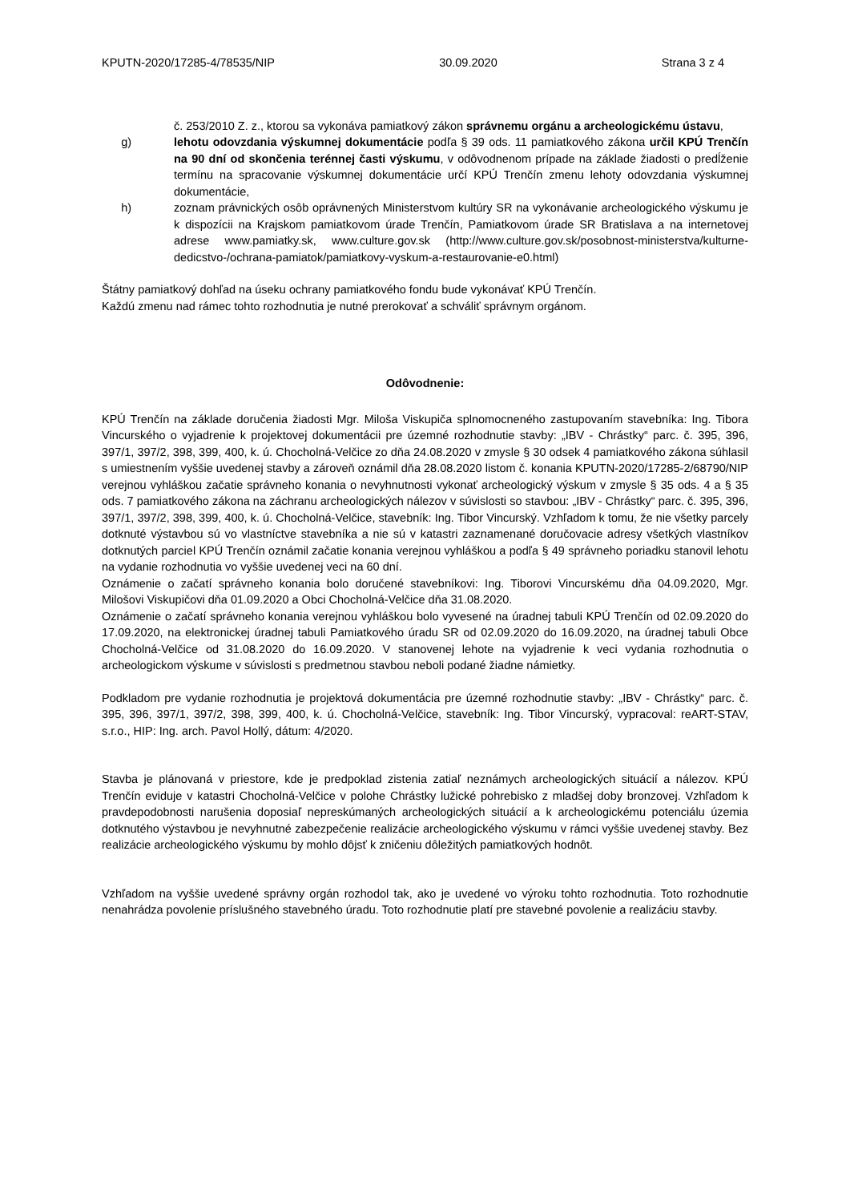KPUTN-2020/17285-4/78535/NIP 30.09.2020 Strana 3 z 4
č. 253/2010 Z. z., ktorou sa vykonáva pamiatkový zákon správnemu orgánu a archeologickému ústavu,
g) lehotu odovzdania výskumnej dokumentácie podľa § 39 ods. 11 pamiatkového zákona určil KPÚ Trenčín na 90 dní od skončenia terénnej časti výskumu, v odôvodnenom prípade na základe žiadosti o predĺženie termínu na spracovanie výskumnej dokumentácie určí KPÚ Trenčín zmenu lehoty odovzdania výskumnej dokumentácie,
h) zoznam právnických osôb oprávnených Ministerstvom kultúry SR na vykonávanie archeologického výskumu je k dispozícii na Krajskom pamiatkovom úrade Trenčín, Pamiatkovom úrade SR Bratislava a na internetovej adrese www.pamiatky.sk, www.culture.gov.sk (http://www.culture.gov.sk/posobnost-ministerstva/kulturne-dedicstvo-/ochrana-pamiatok/pamiatkovy-vyskum-a-restaurovanie-e0.html)
Štátny pamiatkový dohľad na úseku ochrany pamiatkového fondu bude vykonávať KPÚ Trenčín.
Každú zmenu nad rámec tohto rozhodnutia je nutné prerokovať a schváliť správnym orgánom.
Odôvodnenie:
KPÚ Trenčín na základe doručenia žiadosti Mgr. Miloša Viskupiča splnomocneného zastupovaním stavebníka: Ing. Tibora Vincurského o vyjadrenie k projektovej dokumentácii pre územné rozhodnutie stavby: „IBV - Chrástky“ parc. č. 395, 396, 397/1, 397/2, 398, 399, 400, k. ú. Chocholná-Velčice zo dňa 24.08.2020 v zmysle § 30 odsek 4 pamiatkového zákona súhlasil s umiestnením vyššie uvedenej stavby a zároveň oznámil dňa 28.08.2020 listom č. konania KPUTN-2020/17285-2/68790/NIP verejnou vyhláškou začatie správneho konania o nevyhnutnosti vykonať archeologický výskum v zmysle § 35 ods. 4 a § 35 ods. 7 pamiatkového zákona na záchranu archeologických nálezov v súvislosti so stavbou: „IBV - Chrástky“ parc. č. 395, 396, 397/1, 397/2, 398, 399, 400, k. ú. Chocholná-Velčice, stavebník: Ing. Tibor Vincurský. Vzhľadom k tomu, že nie všetky parcely dotknuté výstavbou sú vo vlastníctve stavebníka a nie sú v katastri zaznamenané doručovacie adresy všetkých vlastníkov dotknutých parciel KPÚ Trenčín oznámil začatie konania verejnou vyhláškou a podľa § 49 správneho poriadku stanovil lehotu na vydanie rozhodnutia vo vyššie uvedenej veci na 60 dní.
Oznámenie o začatí správneho konania bolo doručené stavebníkovi: Ing. Tiborovi Vincurskému dňa 04.09.2020, Mgr. Milošovi Viskupičovi dňa 01.09.2020 a Obci Chocholná-Velčice dňa 31.08.2020.
Oznámenie o začatí správneho konania verejnou vyhláškou bolo vyvesené na úradnej tabuli KPÚ Trenčín od 02.09.2020 do 17.09.2020, na elektronickej úradnej tabuli Pamiatkového úradu SR od 02.09.2020 do 16.09.2020, na úradnej tabuli Obce Chocholná-Velčice od 31.08.2020 do 16.09.2020. V stanovenej lehote na vyjadrenie k veci vydania rozhodnutia o archeologickom výskume v súvislosti s predmetnou stavbou neboli podané žiadne námietky.
Podkladom pre vydanie rozhodnutia je projektová dokumentácia pre územné rozhodnutie stavby: „IBV - Chrástky“ parc. č. 395, 396, 397/1, 397/2, 398, 399, 400, k. ú. Chocholná-Velčice, stavebník: Ing. Tibor Vincurský, vypracoval: reART-STAV, s.r.o., HIP: Ing. arch. Pavol Hollý, dátum: 4/2020.
Stavba je plánovaná v priestore, kde je predpoklad zistenia zatiaľ neznámych archeologických situácií a nálezov. KPÚ Trenčín eviduje v katastri Chocholná-Velčice v polohe Chrástky lužické pohrebisko z mladšej doby bronzovej. Vzhľadom k pravdepodobnosti narušenia doposiaľ nepreskúmaných archeologických situácií a k archeologickému potenciálu územia dotknutého výstavbou je nevyhnutné zabezpečenie realizácie archeologického výskumu v rámci vyššie uvedenej stavby. Bez realizácie archeologického výskumu by mohlo dôjsť k zničeniu dôležitých pamiatkových hodnôt.
Vzhľadom na vyššie uvedené správny orgán rozhodol tak, ako je uvedené vo výroku tohto rozhodnutia. Toto rozhodnutie nenahrádza povolenie príslušného stavebného úradu. Toto rozhodnutie platí pre stavebné povolenie a realizáciu stavby.